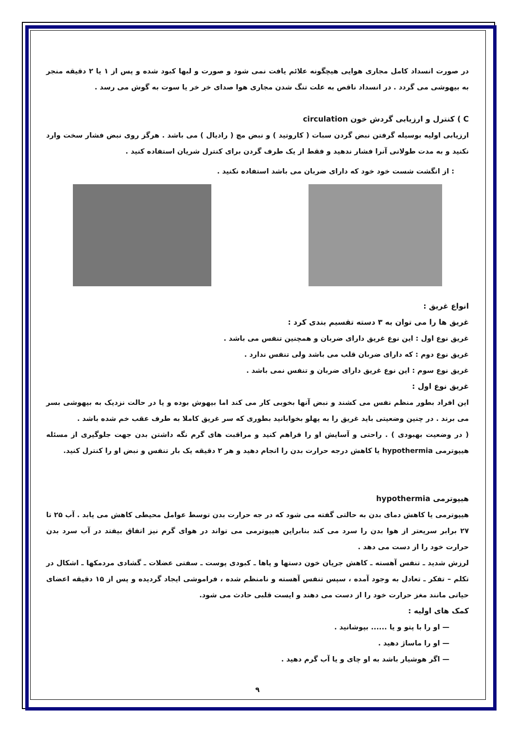در صورت انسداد کامل مجاری هوایی هیچگونه علائم یافت نمی شود و صورت و لبها کبود شده و پس از ۱ یا ۲ دقیقه منجر به بیهوشی می گردد . در انسداد ناقص به علت تنگ شدن مجاری هوا صدای خر خر یا سوت به گوش می رسد .
C ) کنترل و ارزیابی گردش خون circulation
ارزیابی اولیه بوسیله گرفتن نبض گردن سبات ( کاروتید ) و نبض مچ ( رادیال ) می باشد . هرگز روی نبض فشار سخت وارد نکنید و به مدت طولانی آنرا فشار ندهید و فقط از یک طرف گردن برای کنترل شریان استفاده کنید .
: از انگشت شست خود خود که دارای ضربان می باشد استفاده نکنید .
انواع غریق :
غریق ها را می توان به ۳ دسته تقسیم بندی کرد :
غریق نوع اول : این نوع غریق دارای ضربان و همچنین تنفس می باشد .
غریق نوع دوم : که دارای ضربان قلب می باشد ولی تنفس ندارد .
غریق نوع سوم : این نوع غریق دارای ضربان و تنفس نمی باشد .
غریق نوع اول :
این افراد بطور منظم نفس می کشند و نبض آنها بخوبی کار می کند اما بیهوش بوده و یا در حالت نزدیک به بیهوشی بسر می برند . در چنین وضعیتی باید غریق را به پهلو بخوابانید بطوری که سر غریق کاملا به طرف عقب خم شده باشد .
( در وضعیت بهبودی ) . راحتی و آسایش او را فراهم کنید و مراقبت های گرم نگه داشتن بدن جهت جلوگیری از مسئله هیپوترمی hypothermia یا کاهش درجه حرارت بدن را انجام دهید و هر ۲ دقیقه یک بار تنفس و نبض او را کنترل کنید.
هیپوترمی hypothermia
هیپوترمی یا کاهش دمای بدن به حالتی گفته می شود که در جه حرارت بدن توسط عوامل محیطی کاهش می یابد . آب ۲۵ تا ۲۷ برابر سریعتر از هوا بدن را سرد می کند بنابراین هیپوترمی می تواند در هوای گرم نیز اتفاق بیفتد در آب سرد بدن حرارت خود را از دست می دهد .
لرزش شدید ـ تنفس آهسته ـ کاهش جریان خون دستها و پاها ـ کبودی پوست ـ سفتی عضلات ـ گشادی مردمکها ـ اشکال در تکلم – تفکر ـ تعادل به وجود آمده ، سپس تنفس آهسته و نامنظم شده ، فراموشی ایجاد گردیده و پس از ۱۵ دقیقه اعضای حیاتی مانند مغز حرارت خود را از دست می دهند و ایست قلبی حادث می شود.
کمک های اولیه :
— او را با پتو و یا ...... بپوشانید .
— او را ماساژ دهید .
— اگر هوشیار باشد به او چای و یا آب گرم دهید .
۹